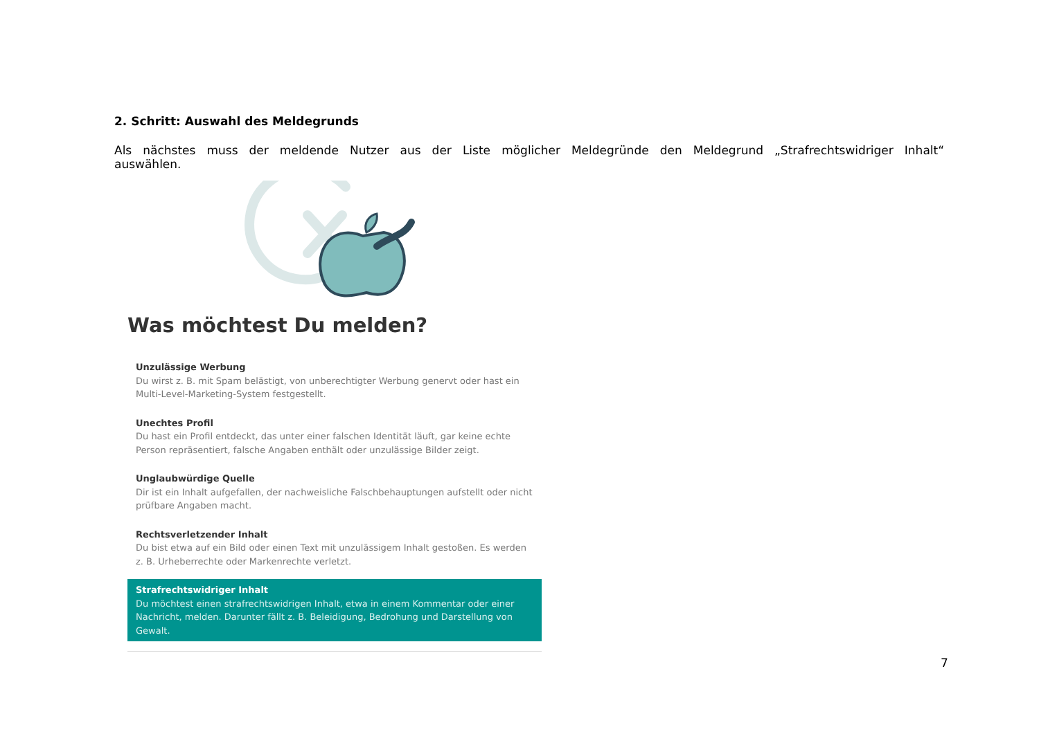2. Schritt: Auswahl des Meldegrunds
Als nächstes muss der meldende Nutzer aus der Liste möglicher Meldegründe den Meldegrund „Strafrechtswidriger Inhalt“ auswählen.
Was möchtest Du melden?
Unzulässige Werbung
Du wirst z. B. mit Spam belästigt, von unberechtigter Werbung genervt oder hast ein Multi-Level-Marketing-System festgestellt.
Unechtes Profil
Du hast ein Profil entdeckt, das unter einer falschen Identität läuft, gar keine echte Person repräsentiert, falsche Angaben enthält oder unzulässige Bilder zeigt.
Unglaubwürdige Quelle
Dir ist ein Inhalt aufgefallen, der nachweisliche Falschbehauptungen aufstellt oder nicht prüfbare Angaben macht.
Rechtsverletzender Inhalt
Du bist etwa auf ein Bild oder einen Text mit unzulässigem Inhalt gestoßen. Es werden z. B. Urheberrechte oder Markenrechte verletzt.
Strafrechtswidriger Inhalt
Du möchtest einen strafrechtswidrigen Inhalt, etwa in einem Kommentar oder einer Nachricht, melden. Darunter fällt z. B. Beleidigung, Bedrohung und Darstellung von Gewalt.
7